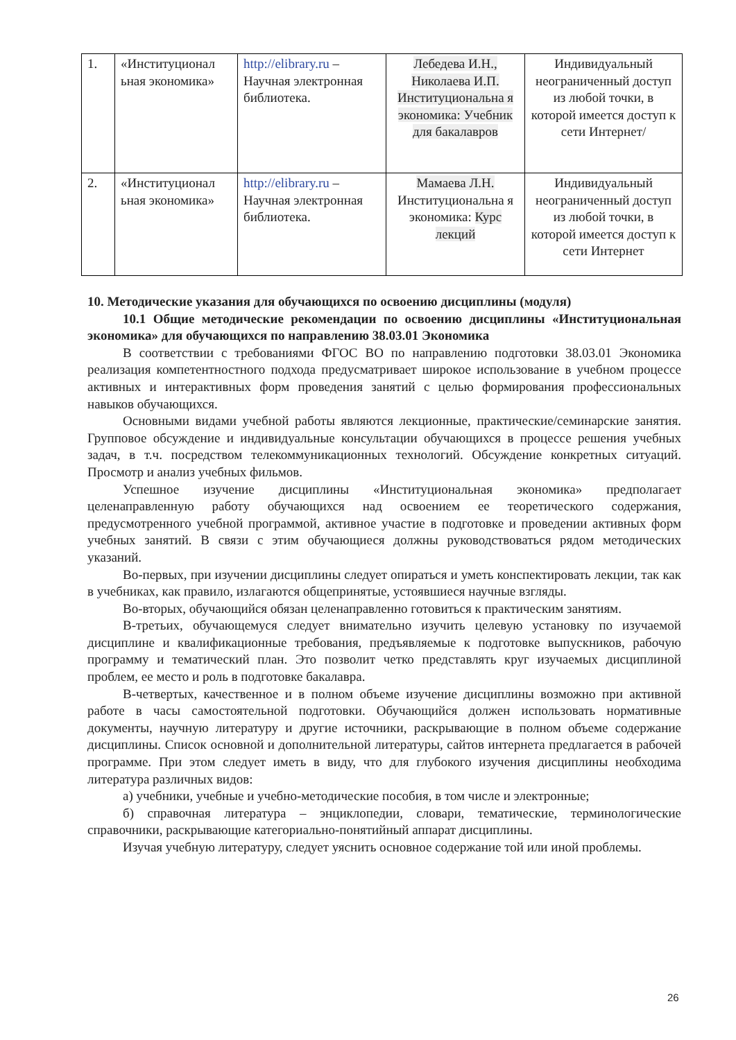| 1. | «Институционал ьная экономика» | http://elibrary.ru – Научная электронная библиотека. | Лебедева И.Н., Николаева И.П. Институциональна я экономика: Учебник для бакалавров | Индивидуальный неограниченный доступ из любой точки, в которой имеется доступ к сети Интернет/ |
| 2. | «Институционал ьная экономика» | http://elibrary.ru – Научная электронная библиотека. | Мамаева Л.Н. Институциональна я экономика: Курс лекций | Индивидуальный неограниченный доступ из любой точки, в которой имеется доступ к сети Интернет |
10. Методические указания для обучающихся по освоению дисциплины (модуля)
10.1 Общие методические рекомендации по освоению дисциплины «Институциональная экономика» для обучающихся по направлению 38.03.01 Экономика
В соответствии с требованиями ФГОС ВО по направлению подготовки 38.03.01 Экономика реализация компетентностного подхода предусматривает широкое использование в учебном процессе активных и интерактивных форм проведения занятий с целью формирования профессиональных навыков обучающихся.
Основными видами учебной работы являются лекционные, практические/семинарские занятия. Групповое обсуждение и индивидуальные консультации обучающихся в процессе решения учебных задач, в т.ч. посредством телекоммуникационных технологий. Обсуждение конкретных ситуаций. Просмотр и анализ учебных фильмов.
Успешное изучение дисциплины «Институциональная экономика» предполагает целенаправленную работу обучающихся над освоением ее теоретического содержания, предусмотренного учебной программой, активное участие в подготовке и проведении активных форм учебных занятий. В связи с этим обучающиеся должны руководствоваться рядом методических указаний.
Во-первых, при изучении дисциплины следует опираться и уметь конспектировать лекции, так как в учебниках, как правило, излагаются общепринятые, устоявшиеся научные взгляды.
Во-вторых, обучающийся обязан целенаправленно готовиться к практическим занятиям.
В-третьих, обучающемуся следует внимательно изучить целевую установку по изучаемой дисциплине и квалификационные требования, предъявляемые к подготовке выпускников, рабочую программу и тематический план. Это позволит четко представлять круг изучаемых дисциплиной проблем, ее место и роль в подготовке бакалавра.
В-четвертых, качественное и в полном объеме изучение дисциплины возможно при активной работе в часы самостоятельной подготовки. Обучающийся должен использовать нормативные документы, научную литературу и другие источники, раскрывающие в полном объеме содержание дисциплины. Список основной и дополнительной литературы, сайтов интернета предлагается в рабочей программе. При этом следует иметь в виду, что для глубокого изучения дисциплины необходима литература различных видов:
а) учебники, учебные и учебно-методические пособия, в том числе и электронные;
б) справочная литература – энциклопедии, словари, тематические, терминологические справочники, раскрывающие категориально-понятийный аппарат дисциплины.
Изучая учебную литературу, следует уяснить основное содержание той или иной проблемы.
26